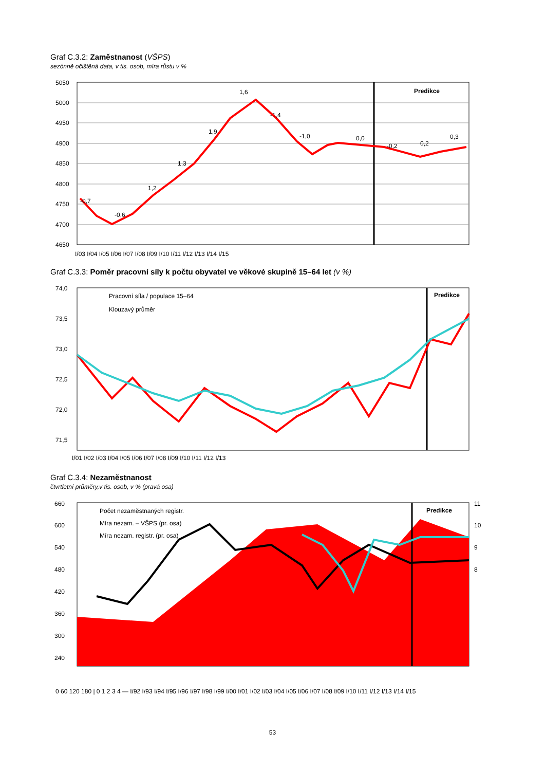Graf C.3.2: Zaměstnanost (VŠPS)
sezónně očištěná data, v tis. osob, míra růstu v %
5050
5000
4950
4900
4850
4800
4750
4700
4650
-0,7
-0,6
1,2
1,3
1,9
1,6
-1,4
-1,0
0,0
-0,2
0,2
0,3
Predikce
I/03 I/04 I/05 I/06 I/07 I/08 I/09 I/10 I/11 I/12 I/13 I/14 I/15
Graf C.3.3: Poměr pracovní síly k počtu obyvatel ve věkové skupině 15–64 let (v %)
74,0
73,5
73,0
72,5
72,0
71,5
Pracovní síla / populace 15–64
Klouzavý průměr
Predikce
I/01 I/02 I/03 I/04 I/05 I/06 I/07 I/08 I/09 I/10 I/11 I/12 I/13
Graf C.3.4: Nezaměstnanost
čtvrtletní průměry,v tis. osob, v % (pravá osa)
660
600
540
480
420
360
300
240
11
10
9
8
Počet nezaměstnaných registr.
Míra nezam. – VŠPS (pr. osa)
Míra nezam. registr. (pr. osa)
Predikce
0 60 120 180 | 0 1 2 3 4 — I/92 I/93 I/94 I/95 I/96 I/97 I/98 I/99 I/00 I/01 I/02 I/03 I/04 I/05 I/06 I/07 I/08 I/09 I/10 I/11 I/12 I/13 I/14 I/15
53